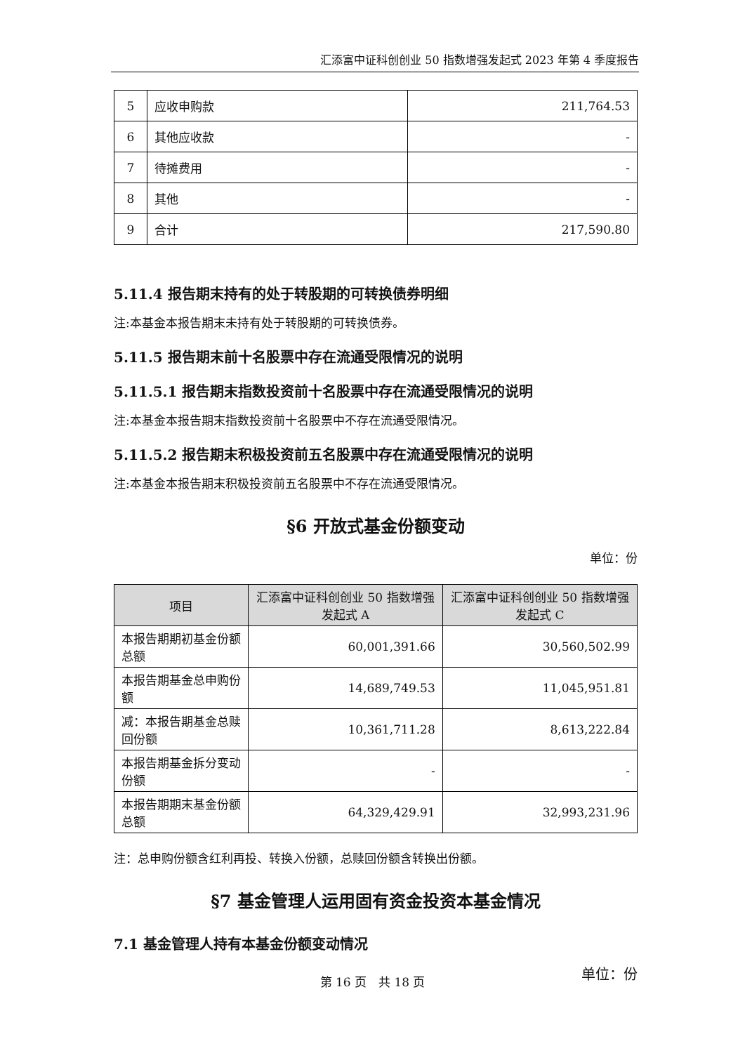汇添富中证科创创业 50 指数增强发起式 2023 年第 4 季度报告
| 5 | 应收申购款 | 211,764.53 |
| 6 | 其他应收款 | - |
| 7 | 待摊费用 | - |
| 8 | 其他 | - |
| 9 | 合计 | 217,590.80 |
5.11.4 报告期末持有的处于转股期的可转换债券明细
注:本基金本报告期末未持有处于转股期的可转换债券。
5.11.5 报告期末前十名股票中存在流通受限情况的说明
5.11.5.1 报告期末指数投资前十名股票中存在流通受限情况的说明
注:本基金本报告期末指数投资前十名股票中不存在流通受限情况。
5.11.5.2 报告期末积极投资前五名股票中存在流通受限情况的说明
注:本基金本报告期末积极投资前五名股票中不存在流通受限情况。
§6 开放式基金份额变动
单位：份
| 项目 | 汇添富中证科创创业 50 指数增强发起式 A | 汇添富中证科创创业 50 指数增强发起式 C |
| --- | --- | --- |
| 本报告期期初基金份额总额 | 60,001,391.66 | 30,560,502.99 |
| 本报告期基金总申购份额 | 14,689,749.53 | 11,045,951.81 |
| 减：本报告期基金总赎回份额 | 10,361,711.28 | 8,613,222.84 |
| 本报告期基金拆分变动份额 | - | - |
| 本报告期期末基金份额总额 | 64,329,429.91 | 32,993,231.96 |
注：总申购份额含红利再投、转换入份额，总赎回份额含转换出份额。
§7 基金管理人运用固有资金投资本基金情况
7.1 基金管理人持有本基金份额变动情况
单位：份
第 16 页　共 18 页